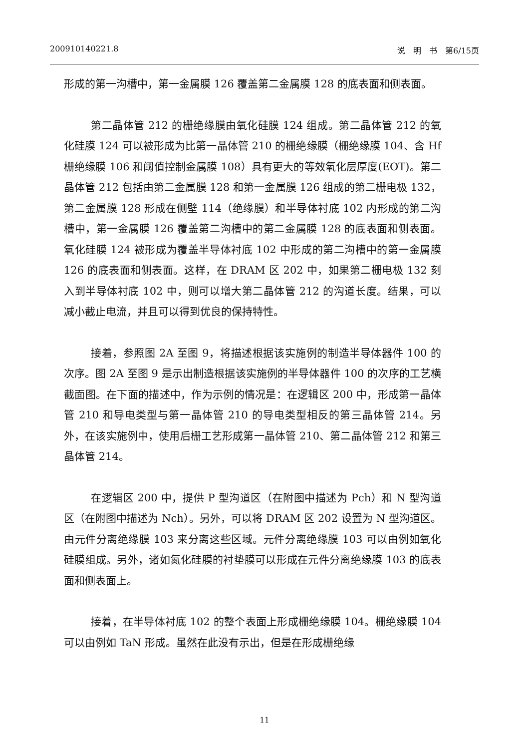200910140221.8 说　明　书　第6/15页
形成的第一沟槽中，第一金属膜 126 覆盖第二金属膜 128 的底表面和侧表面。
第二晶体管 212 的栅绝缘膜由氧化硅膜 124 组成。第二晶体管 212 的氧化硅膜 124 可以被形成为比第一晶体管 210 的栅绝缘膜（栅绝缘膜 104、含 Hf 栅绝缘膜 106 和阈值控制金属膜 108）具有更大的等效氧化层厚度(EOT)。第二晶体管 212 包括由第二金属膜 128 和第一金属膜 126 组成的第二栅电极 132，第二金属膜 128 形成在侧壁 114（绝缘膜）和半导体衬底 102 内形成的第二沟槽中，第一金属膜 126 覆盖第二沟槽中的第二金属膜 128 的底表面和侧表面。氧化硅膜 124 被形成为覆盖半导体衬底 102 中形成的第二沟槽中的第一金属膜 126 的底表面和侧表面。这样，在 DRAM 区 202 中，如果第二栅电极 132 刻入到半导体衬底 102 中，则可以增大第二晶体管 212 的沟道长度。结果，可以减小截止电流，并且可以得到优良的保持特性。
接着，参照图 2A 至图 9，将描述根据该实施例的制造半导体器件 100 的次序。图 2A 至图 9 是示出制造根据该实施例的半导体器件 100 的次序的工艺横截面图。在下面的描述中，作为示例的情况是：在逻辑区 200 中，形成第一晶体管 210 和导电类型与第一晶体管 210 的导电类型相反的第三晶体管 214。另外，在该实施例中，使用后栅工艺形成第一晶体管 210、第二晶体管 212 和第三晶体管 214。
在逻辑区 200 中，提供 P 型沟道区（在附图中描述为 Pch）和 N 型沟道区（在附图中描述为 Nch）。另外，可以将 DRAM 区 202 设置为 N 型沟道区。由元件分离绝缘膜 103 来分离这些区域。元件分离绝缘膜 103 可以由例如氧化硅膜组成。另外，诸如氮化硅膜的衬垫膜可以形成在元件分离绝缘膜 103 的底表面和侧表面上。
接着，在半导体衬底 102 的整个表面上形成栅绝缘膜 104。栅绝缘膜 104 可以由例如 TaN 形成。虽然在此没有示出，但是在形成栅绝缘
11